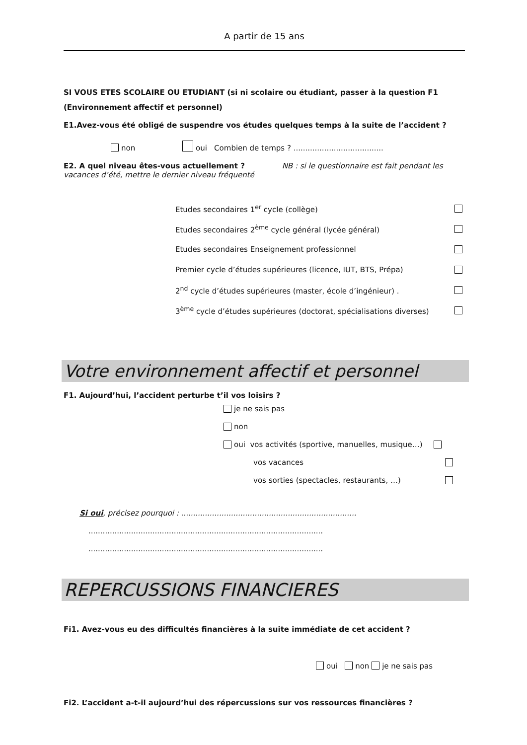A partir de 15 ans
SI VOUS ETES SCOLAIRE OU ETUDIANT (si ni scolaire ou étudiant, passer à la question F1 (Environnement affectif et personnel)
E1.Avez-vous été obligé de suspendre vos études quelques temps à la suite de l’accident ?
non oui Combien de temps ? ......................................
E2. A quel niveau êtes-vous actuellement ? NB : si le questionnaire est fait pendant les vacances d’été, mettre le dernier niveau fréquenté
Etudes secondaires 1<sup>er</sup> cycle (collège)
Etudes secondaires 2<sup>ème</sup> cycle général (lycée général)
Etudes secondaires Enseignement professionnel
Premier cycle d’études supérieures (licence, IUT, BTS, Prépa)
2<sup>nd</sup> cycle d’études supérieures (master, école d’ingénieur) .
3<sup>ème</sup> cycle d’études supérieures (doctorat, spécialisations diverses)
Votre environnement affectif et personnel
F1. Aujourd’hui, l’accident perturbe t’il vos loisirs ?
je ne sais pas
non
oui vos activités (sportive, manuelles, musique…)
vos vacances
vos sorties (spectacles, restaurants, …)
Si oui, précisez pourquoi : ..........................................................................
...................................................................................................
...................................................................................................
REPERCUSSIONS FINANCIERES
Fi1. Avez-vous eu des difficultés financières à la suite immédiate de cet accident ?
oui non je ne sais pas
Fi2. L’accident a-t-il aujourd’hui des répercussions sur vos ressources financières ?